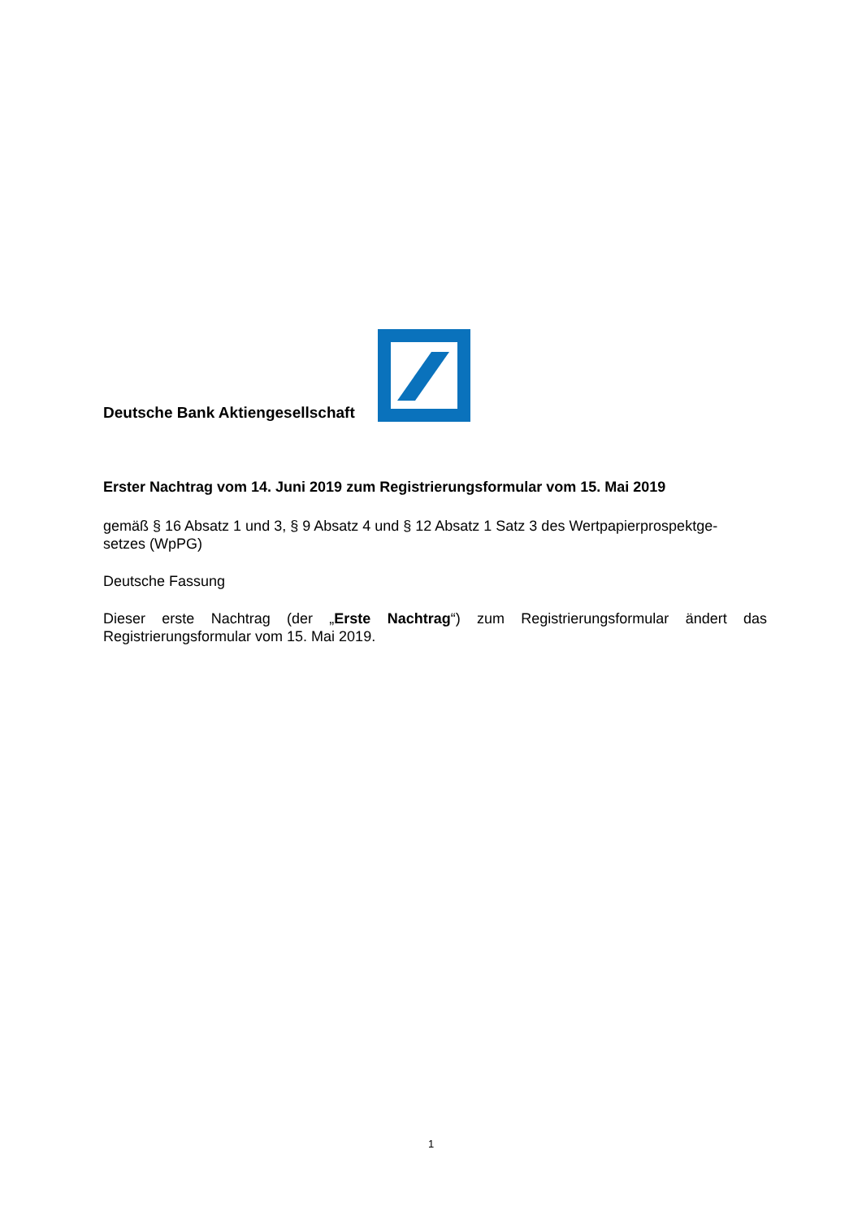Deutsche Bank Aktiengesellschaft
Erster Nachtrag vom 14. Juni 2019 zum Registrierungsformular vom 15. Mai 2019
gemäß § 16 Absatz 1 und 3, § 9 Absatz 4 und § 12 Absatz 1 Satz 3 des Wertpapierprospektge-
setzes (WpPG)
Deutsche Fassung
Dieser erste Nachtrag (der „Erste Nachtrag“) zum Registrierungsformular ändert das Registrierungsformular vom 15. Mai 2019.
1